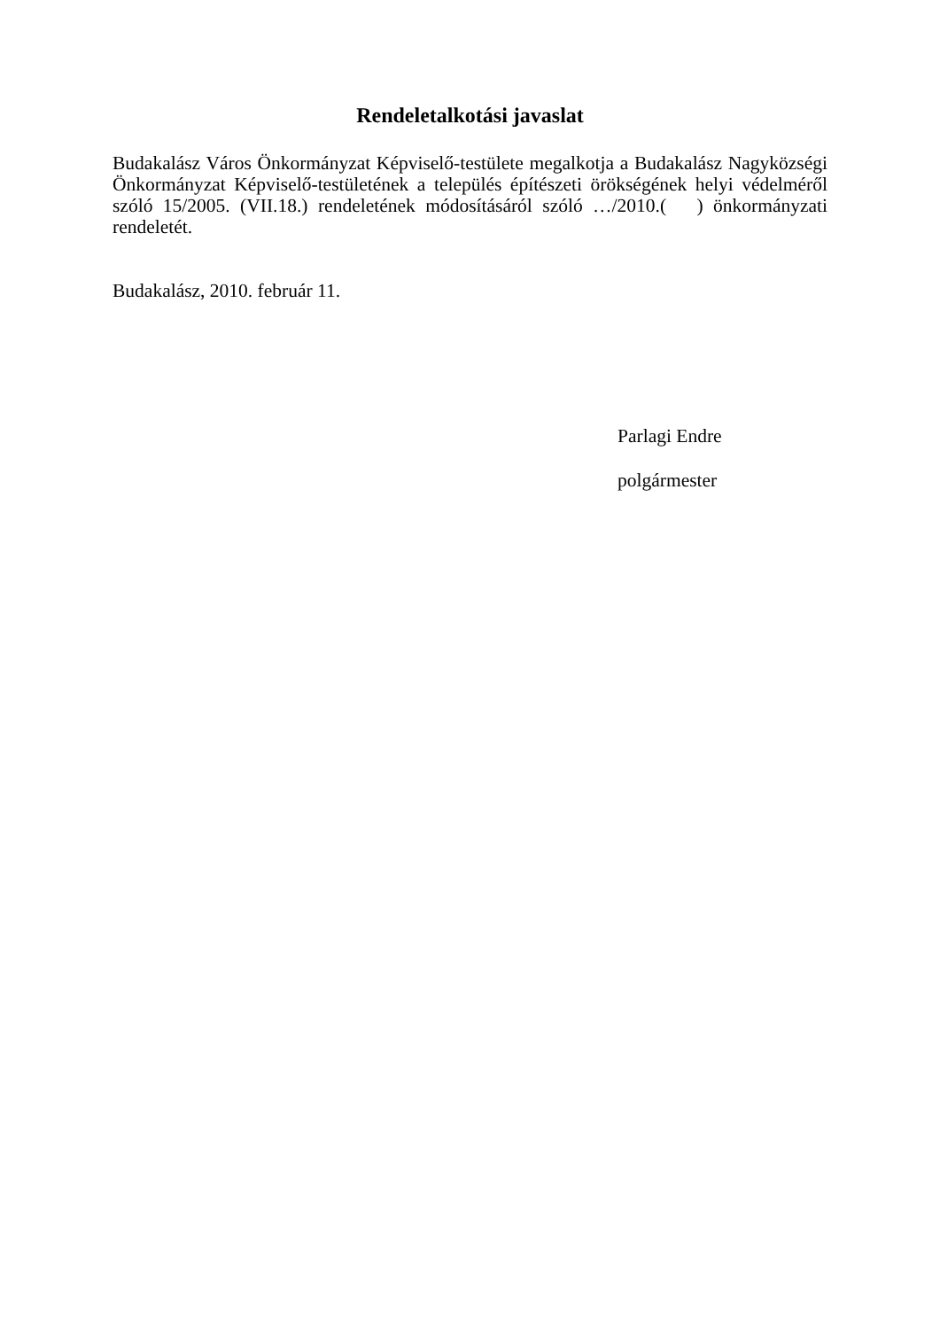Rendeletalkotási javaslat
Budakalász Város Önkormányzat Képviselő-testülete megalkotja a Budakalász Nagyközségi Önkormányzat Képviselő-testületének a település építészeti örökségének helyi védelméről szóló 15/2005. (VII.18.) rendeletének módosításáról szóló …/2010.( ) önkormányzati rendeletét.
Budakalász, 2010. február 11.
Parlagi Endre
polgármester